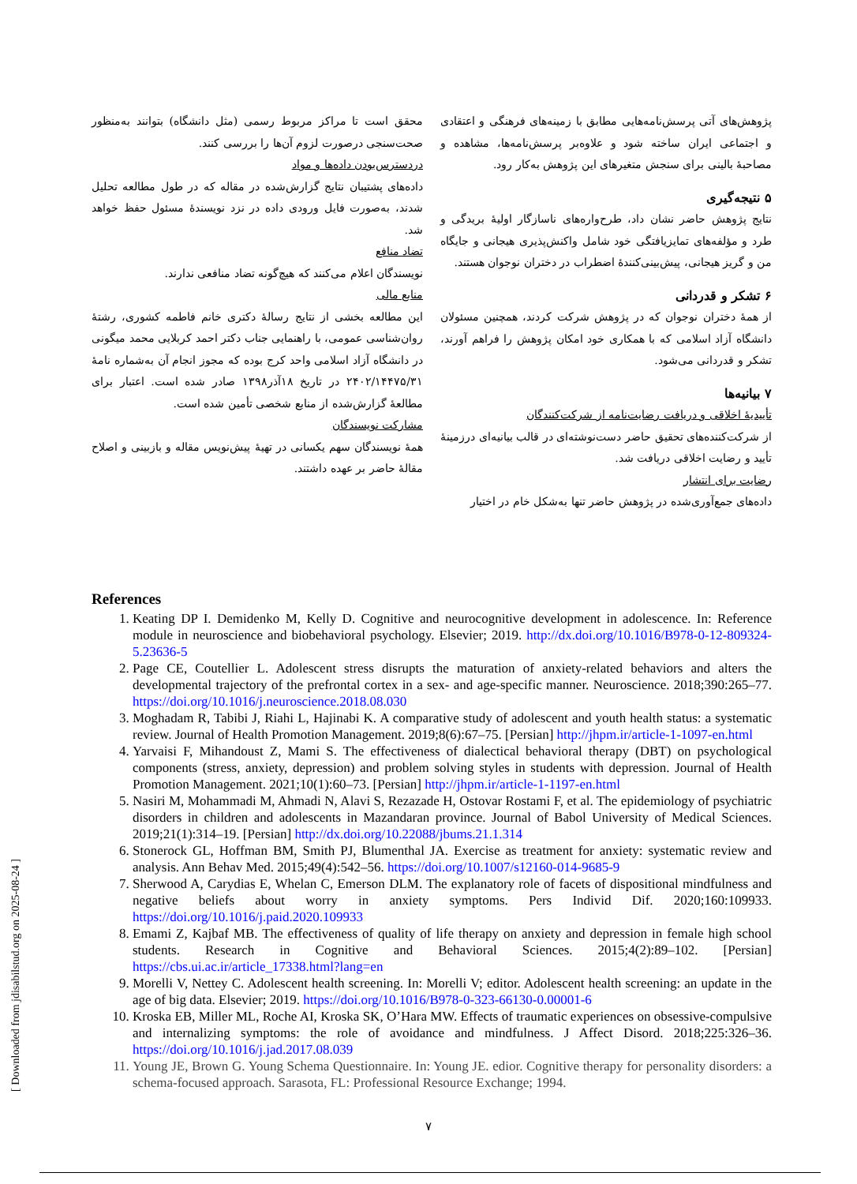پژوهش‌های آتی پرسش‌نامه‌هایی مطابق با زمینه‌های فرهنگی و اعتقادی و اجتماعی ایران ساخته شود و علاوه‌بر پرسش‌نامه‌ها، مشاهده و مصاحبهٔ بالینی برای سنجش متغیرهای این پژوهش به‌کار رود.
۵ نتیجه‌گیری
نتایج پژوهش حاضر نشان داد، طرح‌واره‌های ناسازگار اولیهٔ بریدگی و طرد و مؤلفه‌های تمایزیافتگی خود شامل واکنش‌پذیری هیجانی و جایگاه من و گریز هیجانی، پیش‌بینی‌کنندهٔ اضطراب در دختران نوجوان هستند.
۶ تشکر و قدردانی
از همهٔ دختران نوجوان که در پژوهش شرکت کردند، همچنین مسئولان دانشگاه آزاد اسلامی که با همکاری خود امکان پژوهش را فراهم آورند، تشکر و قدردانی می‌شود.
۷ بیانیه‌ها
تأییدیهٔ اخلاقی و دریافت رضایت‌نامه از شرکت‌کنندگان
از شرکت‌کننده‌های تحقیق حاضر دست‌نوشته‌ای در قالب بیانیه‌ای درزمینهٔ تأیید و رضایت اخلاقی دریافت شد.
رضایت برای انتشار
داده‌های جمع‌آوری‌شده در پژوهش حاضر تنها به‌شکل خام در اختیار
محقق است تا مراکز مربوط رسمی (مثل دانشگاه) بتوانند به‌منظور صحت‌سنجی درصورت لزوم آن‌ها را بررسی کنند.
دردسترس‌بودن داده‌ها و مواد
داده‌های پشتیبان نتایج گزارش‌شده در مقاله که در طول مطالعه تحلیل شدند، به‌صورت فایل ورودی داده در نزد نویسندهٔ مسئول حفظ خواهد شد.
تضاد منافع
نویسندگان اعلام می‌کنند که هیچ‌گونه تضاد منافعی ندارند.
منابع مالی
این مطالعه بخشی از نتایج رسالهٔ دکتری خانم فاطمه کشوری، رشتهٔ روان‌شناسی عمومی، با راهنمایی جناب دکتر احمد کربلایی محمد میگونی در دانشگاه آزاد اسلامی واحد کرج بوده که مجوز انجام آن به‌شماره نامهٔ ۲۴۰۲/۱۴۴۷۵/۳۱ در تاریخ ۱۸آذر۱۳۹۸ صادر شده است. اعتبار برای مطالعهٔ گزارش‌شده از منابع شخصی تأمین شده است.
مشارکت نویسندگان
همهٔ نویسندگان سهم یکسانی در تهیهٔ پیش‌نویس مقاله و بازبینی و اصلاح مقالهٔ حاضر بر عهده داشتند.
References
1. Keating DP I. Demidenko M, Kelly D. Cognitive and neurocognitive development in adolescence. In: Reference module in neuroscience and biobehavioral psychology. Elsevier; 2019. http://dx.doi.org/10.1016/B978-0-12-809324-5.23636-5
2. Page CE, Coutellier L. Adolescent stress disrupts the maturation of anxiety-related behaviors and alters the developmental trajectory of the prefrontal cortex in a sex- and age-specific manner. Neuroscience. 2018;390:265–77. https://doi.org/10.1016/j.neuroscience.2018.08.030
3. Moghadam R, Tabibi J, Riahi L, Hajinabi K. A comparative study of adolescent and youth health status: a systematic review. Journal of Health Promotion Management. 2019;8(6):67–75. [Persian] http://jhpm.ir/article-1-1097-en.html
4. Yarvaisi F, Mihandoust Z, Mami S. The effectiveness of dialectical behavioral therapy (DBT) on psychological components (stress, anxiety, depression) and problem solving styles in students with depression. Journal of Health Promotion Management. 2021;10(1):60–73. [Persian] http://jhpm.ir/article-1-1197-en.html
5. Nasiri M, Mohammadi M, Ahmadi N, Alavi S, Rezazade H, Ostovar Rostami F, et al. The epidemiology of psychiatric disorders in children and adolescents in Mazandaran province. Journal of Babol University of Medical Sciences. 2019;21(1):314–19. [Persian] http://dx.doi.org/10.22088/jbums.21.1.314
6. Stonerock GL, Hoffman BM, Smith PJ, Blumenthal JA. Exercise as treatment for anxiety: systematic review and analysis. Ann Behav Med. 2015;49(4):542–56. https://doi.org/10.1007/s12160-014-9685-9
7. Sherwood A, Carydias E, Whelan C, Emerson DLM. The explanatory role of facets of dispositional mindfulness and negative beliefs about worry in anxiety symptoms. Pers Individ Dif. 2020;160:109933. https://doi.org/10.1016/j.paid.2020.109933
8. Emami Z, Kajbaf MB. The effectiveness of quality of life therapy on anxiety and depression in female high school students. Research in Cognitive and Behavioral Sciences. 2015;4(2):89–102. [Persian] https://cbs.ui.ac.ir/article_17338.html?lang=en
9. Morelli V, Nettey C. Adolescent health screening. In: Morelli V; editor. Adolescent health screening: an update in the age of big data. Elsevier; 2019. https://doi.org/10.1016/B978-0-323-66130-0.00001-6
10. Kroska EB, Miller ML, Roche AI, Kroska SK, O’Hara MW. Effects of traumatic experiences on obsessive-compulsive and internalizing symptoms: the role of avoidance and mindfulness. J Affect Disord. 2018;225:326–36. https://doi.org/10.1016/j.jad.2017.08.039
11. Young JE, Brown G. Young Schema Questionnaire. In: Young JE. edior. Cognitive therapy for personality disorders: a schema-focused approach. Sarasota, FL: Professional Resource Exchange; 1994.
[ Downloaded from jdisabilstud.org on 2025-08-24 ]
۷